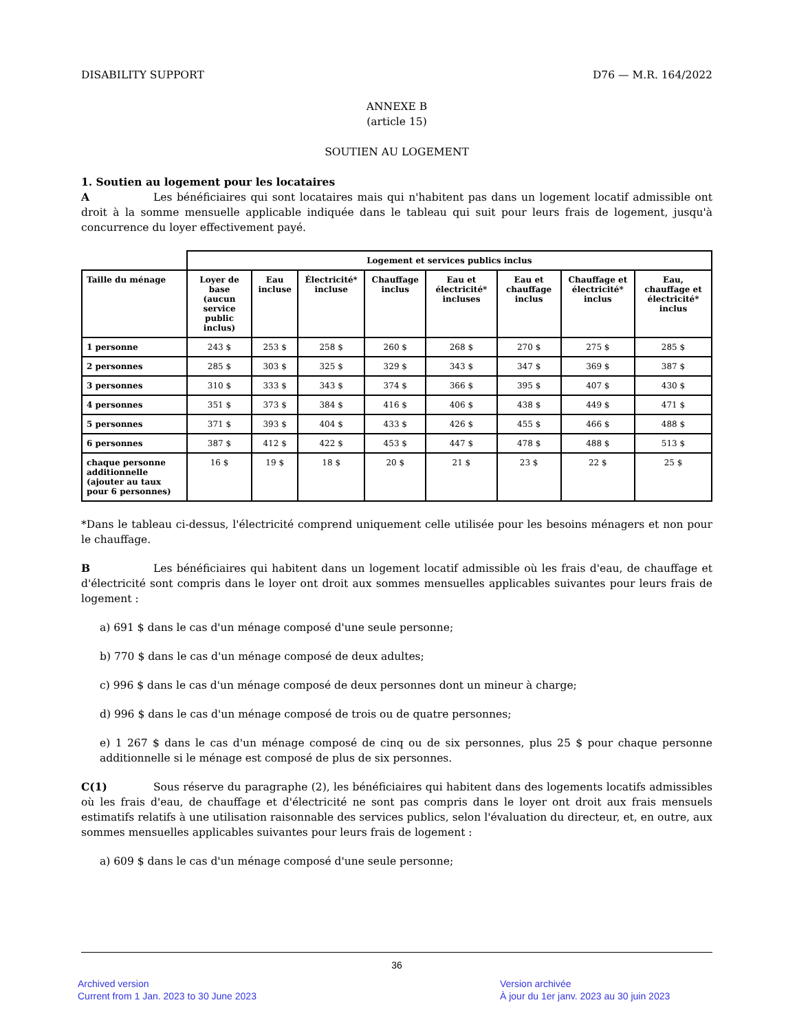DISABILITY SUPPORT D76 — M.R. 164/2022
ANNEXE B
(article 15)
SOUTIEN AU LOGEMENT
1. Soutien au logement pour les locataires
A Les bénéficiaires qui sont locataires mais qui n'habitent pas dans un logement locatif admissible ont droit à la somme mensuelle applicable indiquée dans le tableau qui suit pour leurs frais de logement, jusqu'à concurrence du loyer effectivement payé.
| | Logement et services publics inclus | | | | | | | |
| Taille du ménage | Loyer de base (aucun service public inclus) | Eau incluse | Électricité* incluse | Chauffage inclus | Eau et électricité* incluses | Eau et chauffage inclus | Chauffage et électricité* inclus | Eau, chauffage et électricité* inclus |
| 1 personne | 243 $ | 253 $ | 258 $ | 260 $ | 268 $ | 270 $ | 275 $ | 285 $ |
| 2 personnes | 285 $ | 303 $ | 325 $ | 329 $ | 343 $ | 347 $ | 369 $ | 387 $ |
| 3 personnes | 310 $ | 333 $ | 343 $ | 374 $ | 366 $ | 395 $ | 407 $ | 430 $ |
| 4 personnes | 351 $ | 373 $ | 384 $ | 416 $ | 406 $ | 438 $ | 449 $ | 471 $ |
| 5 personnes | 371 $ | 393 $ | 404 $ | 433 $ | 426 $ | 455 $ | 466 $ | 488 $ |
| 6 personnes | 387 $ | 412 $ | 422 $ | 453 $ | 447 $ | 478 $ | 488 $ | 513 $ |
| chaque personne additionnelle (ajouter au taux pour 6 personnes) | 16 $ | 19 $ | 18 $ | 20 $ | 21 $ | 23 $ | 22 $ | 25 $ |
*Dans le tableau ci-dessus, l'électricité comprend uniquement celle utilisée pour les besoins ménagers et non pour le chauffage.
B Les bénéficiaires qui habitent dans un logement locatif admissible où les frais d'eau, de chauffage et d'électricité sont compris dans le loyer ont droit aux sommes mensuelles applicables suivantes pour leurs frais de logement :
a) 691 $ dans le cas d'un ménage composé d'une seule personne;
b) 770 $ dans le cas d'un ménage composé de deux adultes;
c) 996 $ dans le cas d'un ménage composé de deux personnes dont un mineur à charge;
d) 996 $ dans le cas d'un ménage composé de trois ou de quatre personnes;
e) 1 267 $ dans le cas d'un ménage composé de cinq ou de six personnes, plus 25 $ pour chaque personne additionnelle si le ménage est composé de plus de six personnes.
C(1) Sous réserve du paragraphe (2), les bénéficiaires qui habitent dans des logements locatifs admissibles où les frais d'eau, de chauffage et d'électricité ne sont pas compris dans le loyer ont droit aux frais mensuels estimatifs relatifs à une utilisation raisonnable des services publics, selon l'évaluation du directeur, et, en outre, aux sommes mensuelles applicables suivantes pour leurs frais de logement :
a) 609 $ dans le cas d'un ménage composé d'une seule personne;
36
Archived version
Current from 1 Jan. 2023 to 30 June 2023
Version archivée
À jour du 1er janv. 2023 au 30 juin 2023